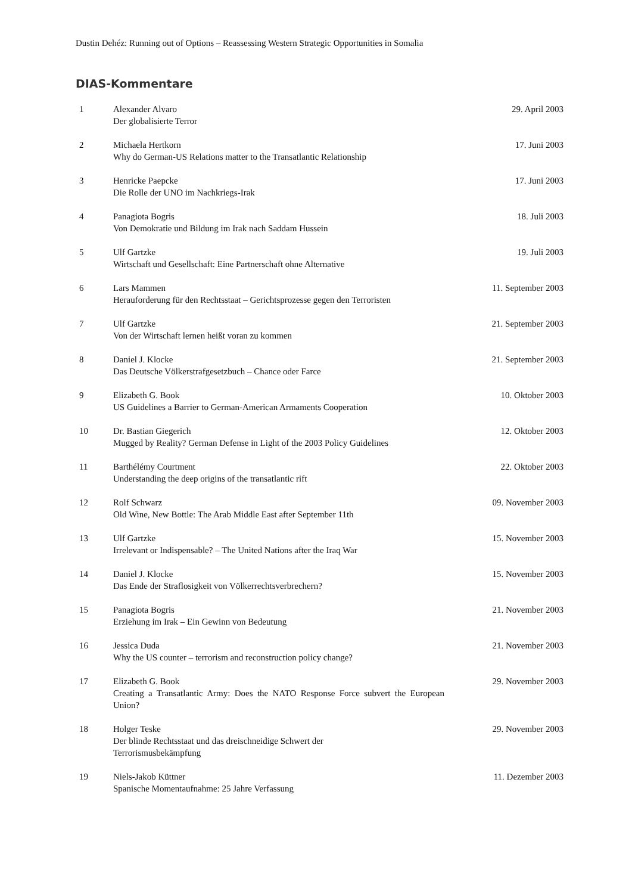Dustin Dehéz: Running out of Options – Reassessing Western Strategic Opportunities in Somalia
DIAS-Kommentare
| 1 | Alexander Alvaro Der globalisierte Terror | 29. April 2003 |
| 2 | Michaela Hertkorn Why do German-US Relations matter to the Transatlantic Relationship | 17. Juni 2003 |
| 3 | Henricke Paepcke Die Rolle der UNO im Nachkriegs-Irak | 17. Juni 2003 |
| 4 | Panagiota Bogris Von Demokratie und Bildung im Irak nach Saddam Hussein | 18. Juli 2003 |
| 5 | Ulf Gartzke Wirtschaft und Gesellschaft: Eine Partnerschaft ohne Alternative | 19. Juli 2003 |
| 6 | Lars Mammen Herauforderung für den Rechtsstaat – Gerichtsprozesse gegen den Terroristen | 11. September 2003 |
| 7 | Ulf Gartzke Von der Wirtschaft lernen heißt voran zu kommen | 21. September 2003 |
| 8 | Daniel J. Klocke Das Deutsche Völkerstrafgesetzbuch – Chance oder Farce | 21. September 2003 |
| 9 | Elizabeth G. Book US Guidelines a Barrier to German-American Armaments Cooperation | 10. Oktober 2003 |
| 10 | Dr. Bastian Giegerich Mugged by Reality? German Defense in Light of the 2003 Policy Guidelines | 12. Oktober 2003 |
| 11 | Barthélémy Courtment Understanding the deep origins of the transatlantic rift | 22. Oktober 2003 |
| 12 | Rolf Schwarz Old Wine, New Bottle: The Arab Middle East after September 11th | 09. November 2003 |
| 13 | Ulf Gartzke Irrelevant or Indispensable? – The United Nations after the Iraq War | 15. November 2003 |
| 14 | Daniel J. Klocke Das Ende der Straflosigkeit von Völkerrechtsverbrechern? | 15. November 2003 |
| 15 | Panagiota Bogris Erziehung im Irak – Ein Gewinn von Bedeutung | 21. November 2003 |
| 16 | Jessica Duda Why the US counter – terrorism and reconstruction policy change? | 21. November 2003 |
| 17 | Elizabeth G. Book Creating a Transatlantic Army: Does the NATO Response Force subvert the European Union? | 29. November 2003 |
| 18 | Holger Teske Der blinde Rechtsstaat und das dreischneidige Schwert der Terrorismusbekämpfung | 29. November 2003 |
| 19 | Niels-Jakob Küttner Spanische Momentaufnahme: 25 Jahre Verfassung | 11. Dezember 2003 |